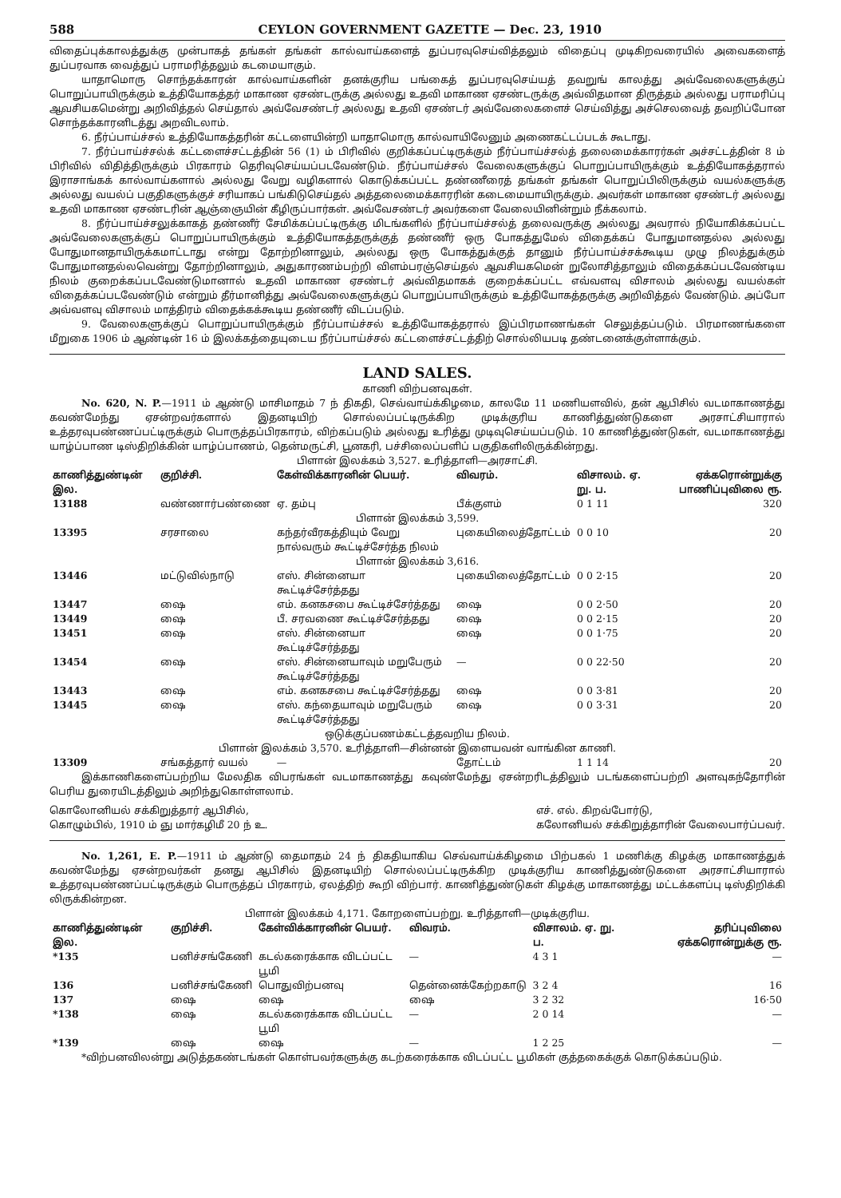588 CEYLON GOVERNMENT GAZETTE — Dec. 23, 1910
விதைப்புக்காலத்துக்கு முன்பாகத் தங்கள் தங்கள் கால்வாய்களைத் துப்பரவுசெய்வித்தலும் விதைப்பு முடிகிறவரையில் அவைகளைத் துப்பரவாக வைத்துப் பராமரித்தலும் கடமையாகும்.
யாதாமொரு சொந்தக்காரன் கால்வாய்களின் தனக்குரிய பங்கைத் துப்பரவுசெய்யத் தவறுங் காலத்து அவ்வேலைகளுக்குப் பொறுப்பாயிருக்கும் உத்தியோகத்தர் மாகாண ஏசண்டருக்கு அல்லது உதவி மாகாண ஏசண்டருக்கு அவ்விதமான திருத்தம் அல்லது பராமரிப்பு ஆவசியகமென்று அறிவித்தல் செய்தால் அவ்வேசண்டர் அல்லது உதவி ஏசண்டர் அவ்வேலைகளைச் செய்வித்து அச்செலவைத் தவறிப்போன சொந்தக்காரனிடத்து அறவிடலாம்.
6. நீர்ப்பாய்ச்சல் உத்தியோகத்தரின் கட்டளையின்றி யாதாமொரு கால்வாயிலேனும் அணைகட்டப்படக் கூடாது.
7. நீர்ப்பாய்ச்சல்க் கட்டளைச்சட்டத்தின் 56 (1) ம் பிரிவில் குறிக்கப்பட்டிருக்கும் நீர்ப்பாய்ச்சல்த் தலைமைக்காரர்கள் அச்சட்டத்தின் 8 ம் பிரிவில் விதித்திருக்கும் பிரகாரம் தெரிவுசெய்யப்படவேண்டும். நீர்ப்பாய்ச்சல் வேலைகளுக்குப் பொறுப்பாயிருக்கும் உத்தியோகத்தரால் இராசாங்கக் கால்வாய்களால் அல்லது வேறு வழிகளால் கொடுக்கப்பட்ட தண்ணீரைத் தங்கள் தங்கள் பொறுப்பிலிருக்கும் வயல்களுக்கு அல்லது வயல்ப் பகுதிகளுக்குச் சரியாகப் பங்கிடுசெய்தல் அத்தலைமைக்காரரின் கடைமையாயிருக்கும். அவர்கள் மாகாண ஏசண்டர் அல்லது உதவி மாகாண ஏசண்டரின் ஆஞ்ஞையின் கீழிருப்பார்கள். அவ்வேசண்டர் அவர்களை வேலையினின்றும் நீக்கலாம்.
8. நீர்ப்பாய்ச்சலுக்காகத் தண்ணீர் சேமிக்கப்பட்டிருக்கு மிடங்களில் நீர்ப்பாய்ச்சல்த் தலைவருக்கு அல்லது அவரால் நியோகிக்கப்பட்ட அவ்வேலைகளுக்குப் பொறுப்பாயிருக்கும் உத்தியோகத்தருக்குத் தண்ணீர் ஒரு போகத்துமேல் விதைக்கப் போதுமானதல்ல அல்லது போதுமானதாயிருக்கமாட்டாது என்று தோற்றினாலும், அல்லது ஒரு போகத்துக்குத் தானும் நீர்ப்பாய்ச்சக்கூடிய முழு நிலத்துக்கும் போதுமானதல்லவென்று தோற்றினாலும், அதுகாரணம்பற்றி விளம்பரஞ்செய்தல் ஆவசியகமென் றுலோசித்தாலும் விதைக்கப்படவேண்டிய நிலம் குறைக்கப்படவேண்டுமானால் உதவி மாகாண ஏசண்டர் அவ்விதமாகக் குறைக்கப்பட்ட எவ்வளவு விசாலம் அல்லது வயல்கள் விதைக்கப்படவேண்டும் என்றும் தீர்மானித்து அவ்வேலைகளுக்குப் பொறுப்பாயிருக்கும் உத்தியோகத்தருக்கு அறிவித்தல் வேண்டும். அப்போ அவ்வளவு விசாலம் மாத்திரம் விதைக்கக்கூடிய தண்ணீர் விடப்படும்.
9. வேலைகளுக்குப் பொறுப்பாயிருக்கும் நீர்ப்பாய்ச்சல் உத்தியோகத்தரால் இப்பிரமாணங்கள் செலுத்தப்படும். பிரமாணங்களை மீறுகை 1906 ம் ஆண்டின் 16 ம் இலக்கத்தையுடைய நீர்ப்பாய்ச்சல் கட்டளைச்சட்டத்திற் சொல்லியபடி தண்டனைக்குள்ளாக்கும்.
LAND SALES.
காணி விற்பனவுகள்.
No. 620, N. P.—1911 ம் ஆண்டு மாசிமாதம் 7 ந் திகதி, செவ்வாய்க்கிழமை, காலமே 11 மணியளவில், தன் ஆபிசில் வடமாகாணத்து கவண்மேந்து ஏசன்றவர்களால் இதனடியிற் சொல்லப்பட்டிருக்கிற முடிக்குரிய காணித்துண்டுகளை அரசாட்சியாரால் உத்தரவுபண்ணப்பட்டிருக்கும் பொருத்தப்பிரகாரம், விற்கப்படும் அல்லது உரித்து முடிவுசெய்யப்படும். 10 காணித்துண்டுகள், வடமாகாணத்து யாழ்ப்பாண டிஸ்திறிக்கின் யாழ்ப்பாணம், தென்மருட்சி, பூனகரி, பச்சிலைப்பளிப் பகுதிகளிலிருக்கின்றது.
பிளான் இலக்கம் 3,527. உரித்தாளி—அரசாட்சி.
| காணித்துண்டின் இல. | குறிச்சி. | கேள்விக்காரனின் பெயர். | விவரம். | விசாலம். ஏ. று. ப. | ஏக்கரொன்றுக்கு பாணிப்புவிலை ரூ. |
| --- | --- | --- | --- | --- | --- |
| 13188 | வண்ணார்பண்ணை | ஏ. தம்பு | பீக்குளம் | 0 1 11 | 320 |
| பிளான் இலக்கம் 3,599. | | | | | |
| 13395 | சரசாலை | கந்தர்வீரகத்தியும் வேறு நால்வரும் கூட்டிச்சேர்த்த நிலம் | புகையிலைத்தோட்டம் | 0 0 10 | 20 |
| பிளான் இலக்கம் 3,616. | | | | | |
| 13446 | மட்டுவில்நாடு | எஸ். சின்னையா கூட்டிச்சேர்த்தது | புகையிலைத்தோட்டம் | 0 0 2·15 | 20 |
| 13447 | ஷை | எம். கனகசபை கூட்டிச்சேர்த்தது | ஷை | 0 0 2·50 | 20 |
| 13449 | ஷை | பீ. சரவணை கூட்டிச்சேர்த்தது | ஷை | 0 0 2·15 | 20 |
| 13451 | ஷை | எஸ். சின்னையா கூட்டிச்சேர்த்தது | ஷை | 0 0 1·75 | 20 |
| 13454 | ஷை | எஸ். சின்னையாவும் மறுபேரும் கூட்டிச்சேர்த்தது | — | 0 0 22·50 | 20 |
| 13443 | ஷை | எம். கனகசபை கூட்டிச்சேர்த்தது | ஷை | 0 0 3·81 | 20 |
| 13445 | ஷை | எஸ். கந்தையாவும் மறுபேரும் கூட்டிச்சேர்த்தது | ஷை | 0 0 3·31 | 20 |
| ஒடுக்குப்பணம்கட்டத்தவறிய நிலம். | | | | | |
| பிளான் இலக்கம் 3,570. உரித்தாளி—சின்னன் இளையவன் வாங்கின காணி. | | | | | |
| 13309 | சங்கத்தார் வயல் | — | தோட்டம் | 1 1 14 | 20 |
இக்காணிகளைப்பற்றிய மேலதிக விபரங்கள் வடமாகாணத்து கவுண்மேந்து ஏசன்றரிடத்திலும் படங்களைப்பற்றி அளவுகந்தோரின் பெரிய துரையிடத்திலும் அறிந்துகொள்ளலாம்.
கொலோனியல் சக்கிறுத்தார் ஆபிசில்,
கொழும்பில், 1910 ம் ஞு மார்கழிமீ 20 ந் உ. எச். எல். கிறவ்போர்டு,
கலோனியல் சக்கிறுத்தாரின் வேலைபார்ப்பவர்.
No. 1,261, E. P.—1911 ம் ஆண்டு தைமாதம் 24 ந் திகதியாகிய செவ்வாய்க்கிழமை பிற்பகல் 1 மணிக்கு கிழக்கு மாகாணத்துக் கவண்மேந்து ஏசன்றவர்கள் தனது ஆபிசில் இதனடியிற் சொல்லப்பட்டிருக்கிற முடிக்குரிய காணித்துண்டுகளை அரசாட்சியாரால் உத்தரவுபண்ணப்பட்டிருக்கும் பொருத்தப் பிரகாரம், ஏலத்திற் கூறி விற்பார். காணித்துண்டுகள் கிழக்கு மாகாணத்து மட்டக்களப்பு டிஸ்திறிக்கி லிருக்கின்றன.
பிளான் இலக்கம் 4,171. கோறளைப்பற்று. உரித்தாளி—முடிக்குரிய.
| காணித்துண்டின் இல. | குறிச்சி. | கேள்விக்காரனின் பெயர். | விவரம். | விசாலம். ஏ. று. ப. | தரிப்புவிலை ஏக்கரொன்றுக்கு ரூ. |
| --- | --- | --- | --- | --- | --- |
| *135 | பனிச்சங்கேணி | கடல்கரைக்காக விடப்பட்ட பூமி | — | 4 3 1 | — |
| 136 | பனிச்சங்கேணி | பொதுவிற்பனவு | தென்னைக்கேற்றகாடு | 3 2 4 | 16 |
| 137 | ஷை | ஷை | ஷை | 3 2 32 | 16·50 |
| *138 | ஷை | கடல்கரைக்காக விடப்பட்ட பூமி | — | 2 0 14 | — |
| *139 | ஷை | ஷை | — | 1 2 25 | — |
*விற்பனவிலன்று அடுத்தகண்டங்கள் கொள்பவர்களுக்கு கடற்கரைக்காக விடப்பட்ட பூமிகள் குத்தகைக்குக் கொடுக்கப்படும்.